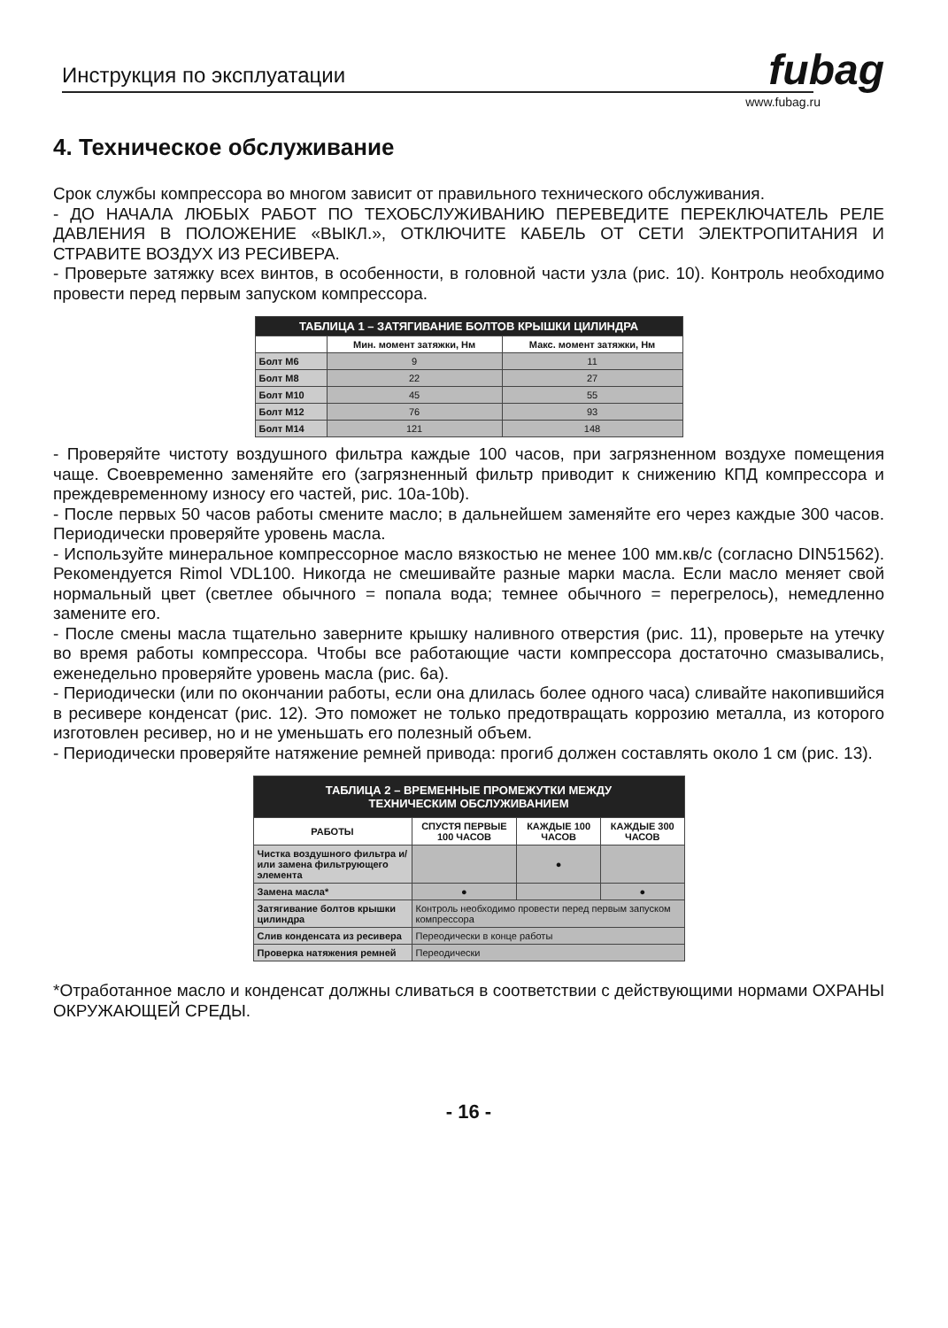Инструкция по эксплуатации fubag
www.fubag.ru
4. Техническое обслуживание
Срок службы компрессора во многом зависит от правильного технического обслуживания.
- ДО НАЧАЛА ЛЮБЫХ РАБОТ ПО ТЕХОБСЛУЖИВАНИЮ ПЕРЕВЕДИТЕ ПЕРЕКЛЮЧАТЕЛЬ РЕЛЕ ДАВЛЕНИЯ В ПОЛОЖЕНИЕ «ВЫКЛ.», ОТКЛЮЧИТЕ КАБЕЛЬ ОТ СЕТИ ЭЛЕКТРОПИТАНИЯ И СТРАВИТЕ ВОЗДУХ ИЗ РЕСИВЕРА.
- Проверьте затяжку всех винтов, в особенности, в головной части узла (рис. 10). Контроль необходимо провести перед первым запуском компрессора.
| ТАБЛИЦА 1 – ЗАТЯГИВАНИЕ БОЛТОВ КРЫШКИ ЦИЛИНДРА | | |
| --- | --- | --- |
| | Мин. момент затяжки, Нм | Макс. момент затяжки, Нм |
| Болт М6 | 9 | 11 |
| Болт М8 | 22 | 27 |
| Болт М10 | 45 | 55 |
| Болт М12 | 76 | 93 |
| Болт М14 | 121 | 148 |
- Проверяйте чистоту воздушного фильтра каждые 100 часов, при загрязненном воздухе помещения чаще. Своевременно заменяйте его (загрязненный фильтр приводит к снижению КПД компрессора и преждевременному износу его частей, рис. 10a-10b).
- После первых 50 часов работы смените масло; в дальнейшем заменяйте его через каждые 300 часов. Периодически проверяйте уровень масла.
- Используйте минеральное компрессорное масло вязкостью не менее 100 мм.кв/с (согласно DIN51562). Рекомендуется Rimol VDL100. Никогда не смешивайте разные марки масла. Если масло меняет свой нормальный цвет (светлее обычного = попала вода; темнее обычного = перегрелось), немедленно замените его.
- После смены масла тщательно заверните крышку наливного отверстия (рис. 11), проверьте на утечку во время работы компрессора. Чтобы все работающие части компрессора достаточно смазывались, еженедельно проверяйте уровень масла (рис. 6а).
- Периодически (или по окончании работы, если она длилась более одного часа) сливайте накопившийся в ресивере конденсат (рис. 12). Это поможет не только предотвращать коррозию металла, из которого изготовлен ресивер, но и не уменьшать его полезный объем.
- Периодически проверяйте натяжение ремней привода: прогиб должен составлять около 1 см (рис. 13).
| ТАБЛИЦА 2 – ВРЕМЕННЫЕ ПРОМЕЖУТКИ МЕЖДУ ТЕХНИЧЕСКИМ ОБСЛУЖИВАНИЕМ | | | |
| --- | --- | --- | --- |
| РАБОТЫ | СПУСТЯ ПЕРВЫЕ 100 ЧАСОВ | КАЖДЫЕ 100 ЧАСОВ | КАЖДЫЕ 300 ЧАСОВ |
| Чистка воздушного фильтра и/или замена фильтрующего элемента | | ● | |
| Замена масла* | ● | | ● |
| Затягивание болтов крышки цилиндра | Контроль необходимо провести перед первым запуском компрессора | | |
| Слив конденсата из ресивера | Переодически в конце работы | | |
| Проверка натяжения ремней | Переодически | | |
*Отработанное масло и конденсат должны сливаться в соответствии с действующими нормами ОХРАНЫ ОКРУЖАЮЩЕЙ СРЕДЫ.
- 16 -